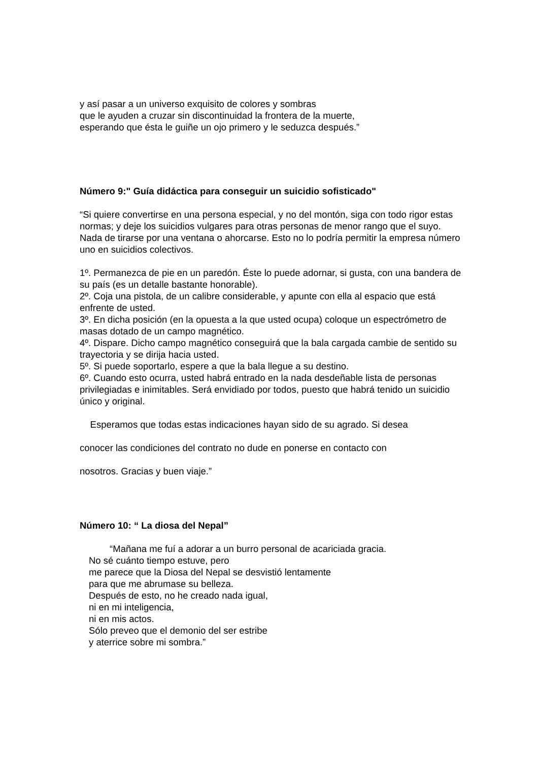y así pasar a un universo exquisito de colores y sombras
que le ayuden a cruzar sin discontinuidad la frontera de la muerte,
esperando que ésta le guiñe un ojo primero y le seduzca después.”
Número 9:" Guía didáctica para conseguir un suicidio sofisticado"
“Si quiere convertirse en una persona especial, y no del montón, siga con todo rigor estas normas; y deje los suicidios vulgares para otras personas de menor rango que el suyo. Nada de tirarse por una ventana o ahorcarse. Esto no lo podría permitir la empresa número uno en suicidios colectivos.
1º. Permanezca de pie en un paredón. Éste lo puede adornar, si gusta, con una bandera de su país (es un detalle bastante honorable).
2º. Coja una pistola, de un calibre considerable, y apunte con ella al espacio que está enfrente de usted.
3º. En dicha posición (en la opuesta a la que usted ocupa) coloque un espectrómetro de masas dotado de un campo magnético.
4º. Dispare. Dicho campo magnético conseguirá que la bala cargada cambie de sentido su trayectoria y se dirija hacia usted.
5º. Si puede soportarlo, espere a que la bala llegue a su destino.
6º. Cuando esto ocurra, usted habrá entrado en la nada desdeñable lista de personas privilegiadas e inimitables. Será envidiado por todos, puesto que habrá tenido un suicidio único y original.
Esperamos que todas estas indicaciones hayan sido de su agrado. Si desea
conocer las condiciones del contrato no dude en ponerse en contacto con
nosotros. Gracias y buen viaje.”
Número 10: “ La diosa del Nepal”
“Mañana me fuí a adorar a un burro personal de acariciada gracia.
No sé cuánto tiempo estuve, pero
me parece que la Diosa del Nepal se desvistió lentamente
para que me abrumase su belleza.
Después de esto, no he creado nada igual,
ni en mi inteligencia,
ni en mis actos.
Sólo preveo que el demonio del ser estribe
y aterrice sobre mi sombra.”